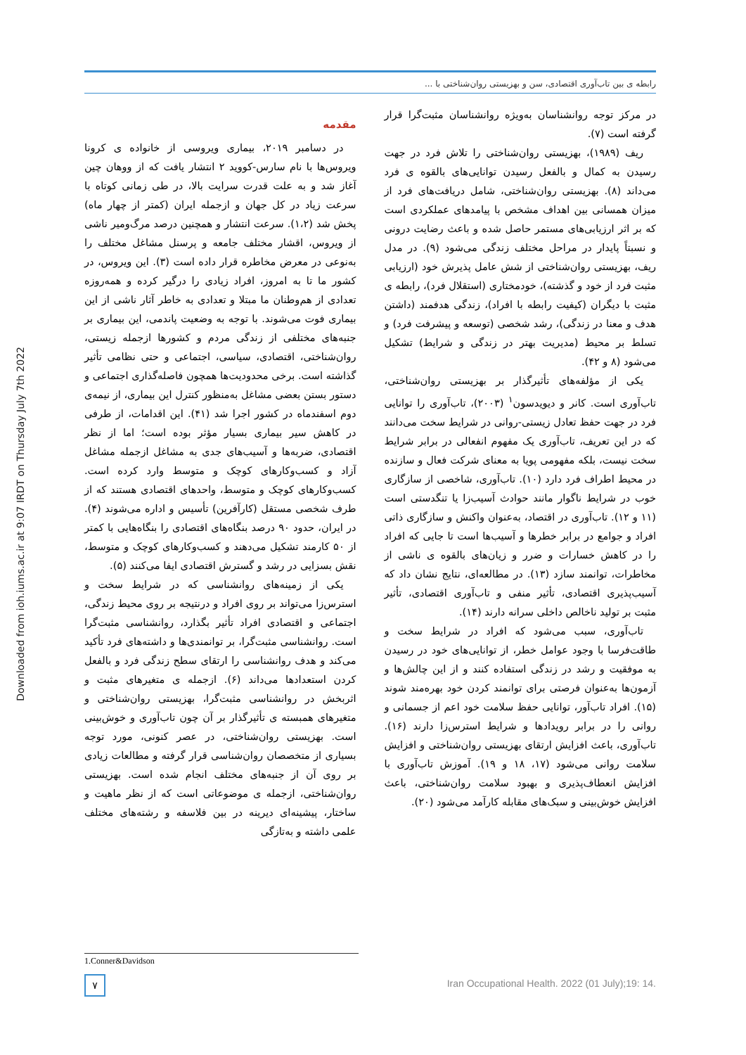رابطه ی بین تاب‌آوری اقتصادی، سن و بهزیستی روان‌شناختی با ...
Downloaded from ioh.iums.ac.ir at 9:07 IRDT on Thursday July 7th 2022
مقدمه
در دسامبر ۲۰۱۹، بیماری ویروسی از خانواده ی کرونا ویروس‌ها با نام سارس-کووید ۲ انتشار یافت که از ووهان چین آغاز شد و به علت قدرت سرایت بالا، در طی زمانی کوتاه با سرعت زیاد در کل جهان و ازجمله ایران (کمتر از چهار ماه) پخش شد (۱،۲). سرعت انتشار و همچنین درصد مرگ‌ومیر ناشی از ویروس، اقشار مختلف جامعه و پرسنل مشاغل مختلف را به‌نوعی در معرض مخاطره قرار داده است (۳). این ویروس، در کشور ما تا به امروز، افراد زیادی را درگیر کرده و همه‌روزه تعدادی از هم‌وطنان ما مبتلا و تعدادی به خاطر آثار ناشی از این بیماری فوت می‌شوند. با توجه به وضعیت پاندمی، این بیماری بر جنبه‌های مختلفی از زندگی مردم و کشورها ازجمله زیستی، روان‌شناختی، اقتصادی، سیاسی، اجتماعی و حتی نظامی تأثیر گذاشته است. برخی محدودیت‌ها همچون فاصله‌گذاری اجتماعی و دستور بستن بعضی مشاغل به‌منظور کنترل این بیماری، از نیمه‌ی دوم اسفندماه در کشور اجرا شد (۴۱). این اقدامات، از طرفی در کاهش سیر بیماری بسیار مؤثر بوده است؛ اما از نظر اقتصادی، ضربه‌ها و آسیب‌های جدی به مشاغل ازجمله مشاغل آزاد و کسب‌وکارهای کوچک و متوسط وارد کرده است. کسب‌وکارهای کوچک و متوسط، واحدهای اقتصادی هستند که از طرف شخصی مستقل (کارآفرین) تأسیس و اداره می‌شوند (۴). در ایران، حدود ۹۰ درصد بنگاه‌های اقتصادی را بنگاه‌هایی با کمتر از ۵۰ کارمند تشکیل می‌دهند و کسب‌وکارهای کوچک و متوسط، نقش بسزایی در رشد و گسترش اقتصادی ایفا می‌کنند (۵).
یکی از زمینه‌های روانشناسی که در شرایط سخت و استرس‌زا می‌تواند بر روی افراد و درنتیجه بر روی محیط زندگی، اجتماعی و اقتصادی افراد تأثیر بگذارد، روانشناسی مثبت‌گرا است. روانشناسی مثبت‌گرا، بر توانمندی‌ها و داشته‌های فرد تأکید می‌کند و هدف روانشناسی را ارتقای سطح زندگی فرد و بالفعل کردن استعدادها می‌داند (۶). ازجمله ی متغیرهای مثبت و اثربخش در روانشناسی مثبت‌گرا، بهزیستی روان‌شناختی و متغیرهای همبسته ی تأثیرگذار بر آن چون تاب‌آوری و خوش‌بینی است. بهزیستی روان‌شناختی، در عصر کنونی، مورد توجه بسیاری از متخصصان روان‌شناسی قرار گرفته و مطالعات زیادی بر روی آن از جنبه‌های مختلف انجام شده است. بهزیستی روان‌شناختی، ازجمله ی موضوعاتی است که از نظر ماهیت و ساختار، پیشینه‌ای دیرینه در بین فلاسفه و رشته‌های مختلف علمی داشته و به‌تازگی
در مرکز توجه روانشناسان به‌ویژه روانشناسان مثبت‌گرا قرار گرفته است (۷).
ریف (۱۹۸۹)، بهزیستی روان‌شناختی را تلاش فرد در جهت رسیدن به کمال و بالفعل رسیدن توانایی‌های بالقوه ی فرد می‌داند (۸). بهزیستی روان‌شناختی، شامل دریافت‌های فرد از میزان همسانی بین اهداف مشخص با پیامدهای عملکردی است که بر اثر ارزیابی‌های مستمر حاصل شده و باعث رضایت درونی و نسبتاً پایدار در مراحل مختلف زندگی می‌شود (۹). در مدل ریف، بهزیستی روان‌شناختی از شش عامل پذیرش خود (ارزیابی مثبت فرد از خود و گذشته)، خودمختاری (استقلال فرد)، رابطه ی مثبت با دیگران (کیفیت رابطه با افراد)، زندگی هدفمند (داشتن هدف و معنا در زندگی)، رشد شخصی (توسعه و پیشرفت فرد) و تسلط بر محیط (مدیریت بهتر در زندگی و شرایط) تشکیل می‌شود (۸ و ۴۲).
یکی از مؤلفه‌های تأثیرگذار بر بهزیستی روان‌شناختی، تاب‌آوری است. کانر و دیویدسون<sup>۱</sup> (۲۰۰۳)، تاب‌آوری را توانایی فرد در جهت حفظ تعادل زیستی-روانی در شرایط سخت می‌دانند که در این تعریف، تاب‌آوری یک مفهوم انفعالی در برابر شرایط سخت نیست، بلکه مفهومی پویا به معنای شرکت فعال و سازنده در محیط اطراف فرد دارد (۱۰). تاب‌آوری، شاخصی از سازگاری خوب در شرایط ناگوار مانند حوادث آسیب‌زا یا تنگدستی است (۱۱ و ۱۲). تاب‌آوری در اقتصاد، به‌عنوان واکنش و سازگاری ذاتی افراد و جوامع در برابر خطرها و آسیب‌ها است تا جایی که افراد را در کاهش خسارات و ضرر و زیان‌های بالقوه ی ناشی از مخاطرات، توانمند سازد (۱۳). در مطالعه‌ای، نتایج نشان داد که آسیب‌پذیری اقتصادی، تأثیر منفی و تاب‌آوری اقتصادی، تأثیر مثبت بر تولید ناخالص داخلی سرانه دارند (۱۴).
تاب‌آوری، سبب می‌شود که افراد در شرایط سخت و طاقت‌فرسا با وجود عوامل خطر، از توانایی‌های خود در رسیدن به موفقیت و رشد در زندگی استفاده کنند و از این چالش‌ها و آزمون‌ها به‌عنوان فرصتی برای توانمند کردن خود بهره‌مند شوند (۱۵). افراد تاب‌آور، توانایی حفظ سلامت خود اعم از جسمانی و روانی را در برابر رویدادها و شرایط استرس‌زا دارند (۱۶). تاب‌آوری، باعث افزایش ارتقای بهزیستی روان‌شناختی و افزایش سلامت روانی می‌شود (۱۷، ۱۸ و ۱۹). آموزش تاب‌آوری با افزایش انعطاف‌پذیری و بهبود سلامت روان‌شناختی، باعث افزایش خوش‌بینی و سبک‌های مقابله کارآمد می‌شود (۲۰).
1.Conner&Davidson
۷
Iran Occupational Health. 2022 (01 July);19: 14.